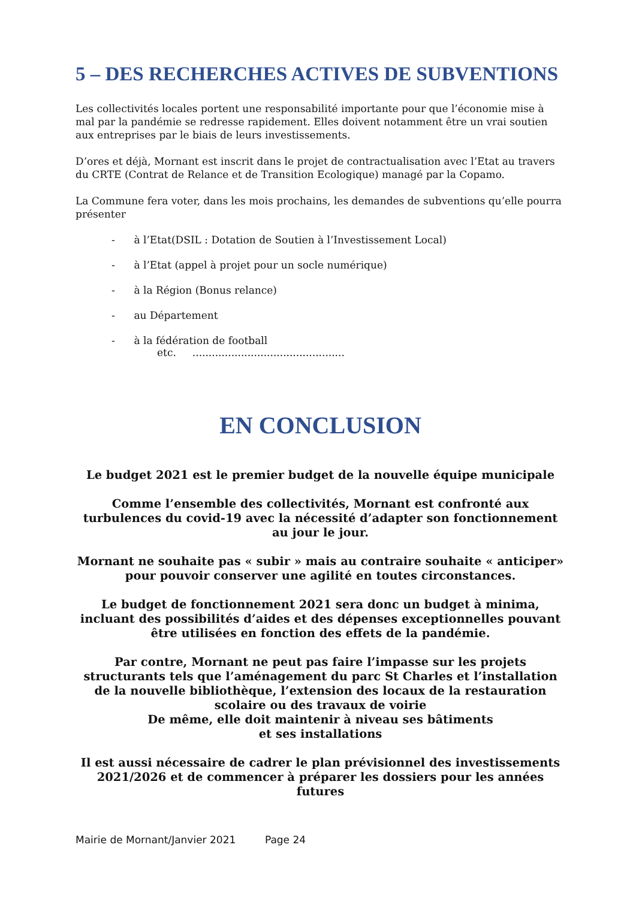5 – DES RECHERCHES ACTIVES DE SUBVENTIONS
Les collectivités locales portent une responsabilité importante pour que l’économie mise à mal par la pandémie se redresse rapidement. Elles doivent notamment être un vrai soutien aux entreprises par le biais de leurs investissements.
D’ores et déjà, Mornant est inscrit dans le projet de contractualisation avec l’Etat au travers du CRTE (Contrat de Relance et de Transition Ecologique) managé par la Copamo.
La Commune fera voter, dans les mois prochains, les demandes de subventions qu’elle pourra présenter
- à l’Etat(DSIL : Dotation de Soutien à l’Investissement Local)
- à l’Etat (appel à projet pour un socle numérique)
- à la Région (Bonus relance)
- au Département
- à la fédération de football
etc. ...............................................
EN CONCLUSION
Le budget 2021 est le premier budget de la nouvelle équipe municipale
Comme l’ensemble des collectivités, Mornant est confronté aux turbulences du covid-19 avec la nécessité d’adapter son fonctionnement au jour le jour.
Mornant ne souhaite pas « subir » mais au contraire souhaite « anticiper» pour pouvoir conserver une agilité en toutes circonstances.
Le budget de fonctionnement 2021 sera donc un budget à minima, incluant des possibilités d’aides et des dépenses exceptionnelles pouvant être utilisées en fonction des effets de la pandémie.
Par contre, Mornant ne peut pas faire l’impasse sur les projets structurants tels que l’aménagement du parc St Charles et l’installation de la nouvelle bibliothèque, l’extension des locaux de la restauration scolaire ou des travaux de voirie
De même, elle doit maintenir à niveau ses bâtiments
et ses installations
Il est aussi nécessaire de cadrer le plan prévisionnel des investissements 2021/2026 et de commencer à préparer les dossiers pour les années futures
Mairie de Mornant/Janvier 2021 Page 24